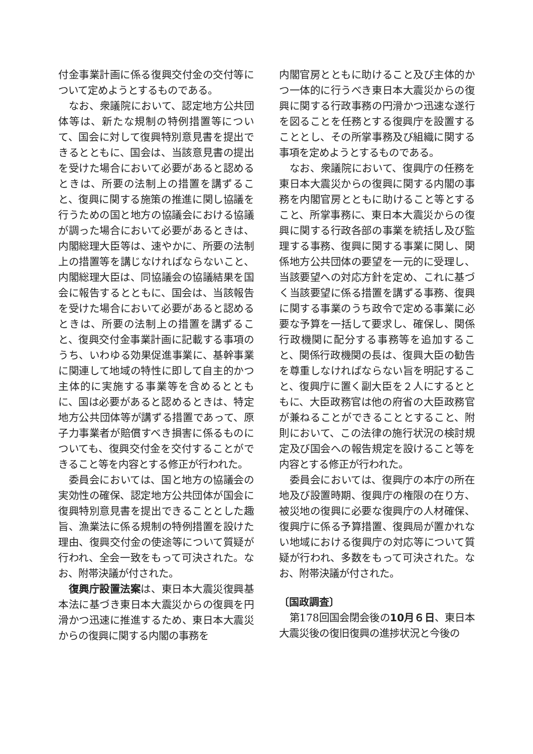付金事業計画に係る復興交付金の交付等について定めようとするものである。
なお、衆議院において、認定地方公共団体等は、新たな規制の特例措置等について、国会に対して復興特別意見書を提出できるとともに、国会は、当該意見書の提出を受けた場合において必要があると認めるときは、所要の法制上の措置を講ずること、復興に関する施策の推進に関し協議を行うための国と地方の協議会における協議が調った場合において必要があるときは、内閣総理大臣等は、速やかに、所要の法制上の措置等を講じなければならないこと、内閣総理大臣は、同協議会の協議結果を国会に報告するとともに、国会は、当該報告を受けた場合において必要があると認めるときは、所要の法制上の措置を講ずること、復興交付金事業計画に記載する事項のうち、いわゆる効果促進事業に、基幹事業に関連して地域の特性に即して自主的かつ主体的に実施する事業等を含めるとともに、国は必要があると認めるときは、特定地方公共団体等が講ずる措置であって、原子力事業者が賠償すべき損害に係るものについても、復興交付金を交付することができること等を内容とする修正が行われた。
委員会においては、国と地方の協議会の実効性の確保、認定地方公共団体が国会に復興特別意見書を提出できることとした趣旨、漁業法に係る規制の特例措置を設けた理由、復興交付金の使途等について質疑が行われ、全会一致をもって可決された。なお、附帯決議が付された。
復興庁設置法案は、東日本大震災復興基本法に基づき東日本大震災からの復興を円滑かつ迅速に推進するため、東日本大震災からの復興に関する内閣の事務を
内閣官房とともに助けること及び主体的かつ一体的に行うべき東日本大震災からの復興に関する行政事務の円滑かつ迅速な遂行を図ることを任務とする復興庁を設置することとし、その所掌事務及び組織に関する事項を定めようとするものである。
なお、衆議院において、復興庁の任務を東日本大震災からの復興に関する内閣の事務を内閣官房とともに助けること等とすること、所掌事務に、東日本大震災からの復興に関する行政各部の事業を統括し及び監理する事務、復興に関する事業に関し、関係地方公共団体の要望を一元的に受理し、当該要望への対応方針を定め、これに基づく当該要望に係る措置を講ずる事務、復興に関する事業のうち政令で定める事業に必要な予算を一括して要求し、確保し、関係行政機関に配分する事務等を追加すること、関係行政機関の長は、復興大臣の勧告を尊重しなければならない旨を明記すること、復興庁に置く副大臣を２人にするとともに、大臣政務官は他の府省の大臣政務官が兼ねることができることとすること、附則において、この法律の施行状況の検討規定及び国会への報告規定を設けること等を内容とする修正が行われた。
委員会においては、復興庁の本庁の所在地及び設置時期、復興庁の権限の在り方、被災地の復興に必要な復興庁の人材確保、復興庁に係る予算措置、復興局が置かれない地域における復興庁の対応等について質疑が行われ、多数をもって可決された。なお、附帯決議が付された。
〔国政調査〕
第178回国会閉会後の10月６日、東日本大震災後の復旧復興の進捗状況と今後の